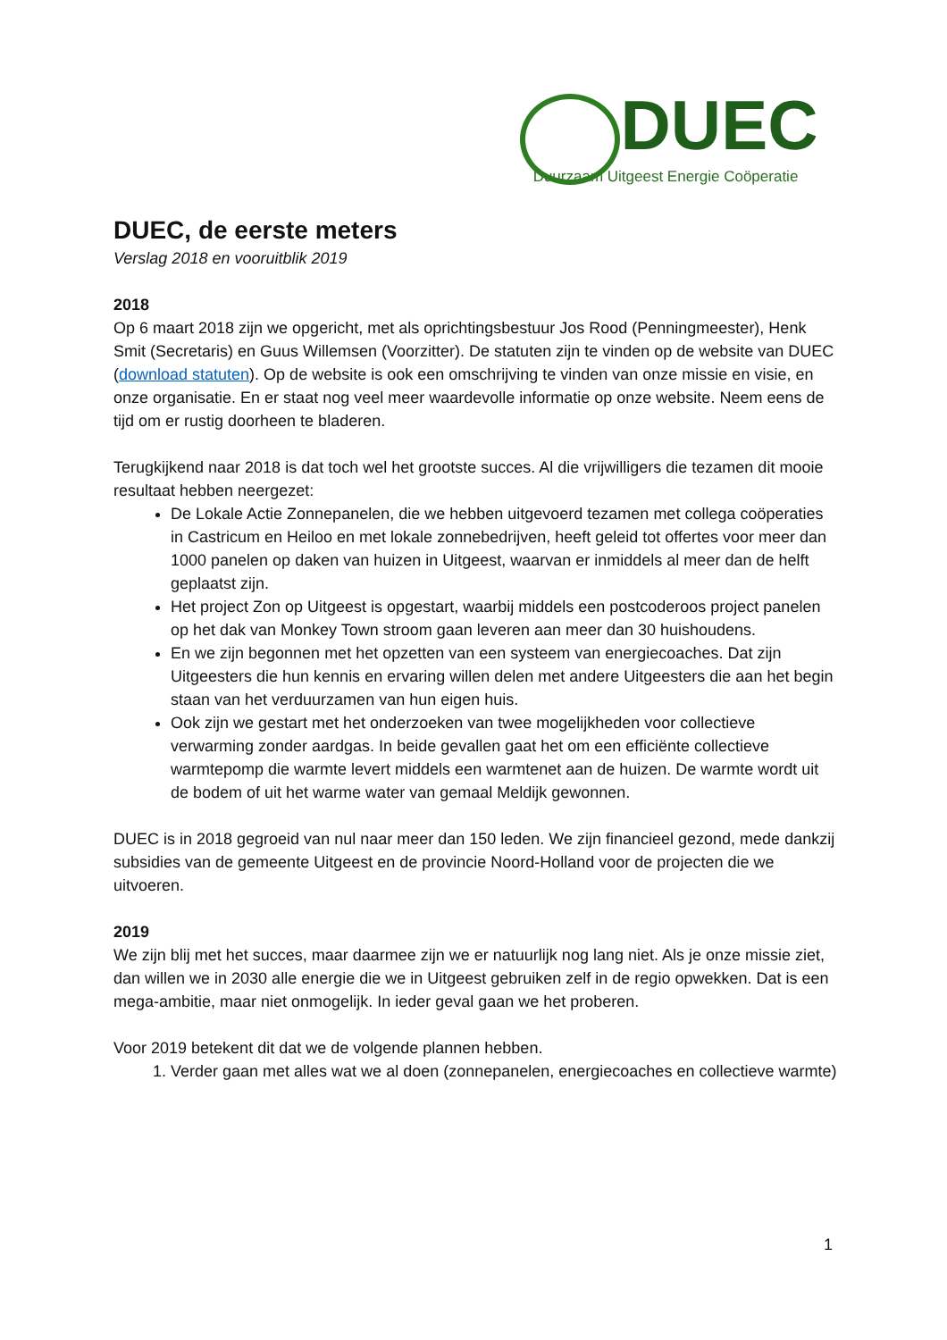DUEC
Duurzaam Uitgeest Energie Coöperatie
DUEC, de eerste meters
Verslag 2018 en vooruitblik 2019
2018
Op 6 maart 2018 zijn we opgericht, met als oprichtingsbestuur Jos Rood (Penningmeester), Henk Smit (Secretaris) en Guus Willemsen (Voorzitter). De statuten zijn te vinden op de website van DUEC (download statuten). Op de website is ook een omschrijving te vinden van onze missie en visie, en onze organisatie. En er staat nog veel meer waardevolle informatie op onze website. Neem eens de tijd om er rustig doorheen te bladeren.
Terugkijkend naar 2018 is dat toch wel het grootste succes. Al die vrijwilligers die tezamen dit mooie resultaat hebben neergezet:
De Lokale Actie Zonnepanelen, die we hebben uitgevoerd tezamen met collega coöperaties in Castricum en Heiloo en met lokale zonnebedrijven, heeft geleid tot offertes voor meer dan 1000 panelen op daken van huizen in Uitgeest, waarvan er inmiddels al meer dan de helft geplaatst zijn.
Het project Zon op Uitgeest is opgestart, waarbij middels een postcoderoos project panelen op het dak van Monkey Town stroom gaan leveren aan meer dan 30 huishoudens.
En we zijn begonnen met het opzetten van een systeem van energiecoaches. Dat zijn Uitgeesters die hun kennis en ervaring willen delen met andere Uitgeesters die aan het begin staan van het verduurzamen van hun eigen huis.
Ook zijn we gestart met het onderzoeken van twee mogelijkheden voor collectieve verwarming zonder aardgas. In beide gevallen gaat het om een efficiënte collectieve warmtepomp die warmte levert middels een warmtenet aan de huizen. De warmte wordt uit de bodem of uit het warme water van gemaal Meldijk gewonnen.
DUEC is in 2018 gegroeid van nul naar meer dan 150 leden. We zijn financieel gezond, mede dankzij subsidies van de gemeente Uitgeest en de provincie Noord-Holland voor de projecten die we uitvoeren.
2019
We zijn blij met het succes, maar daarmee zijn we er natuurlijk nog lang niet. Als je onze missie ziet, dan willen we in 2030 alle energie die we in Uitgeest gebruiken zelf in de regio opwekken. Dat is een mega-ambitie, maar niet onmogelijk. In ieder geval gaan we het proberen.
Voor 2019 betekent dit dat we de volgende plannen hebben.
1. Verder gaan met alles wat we al doen (zonnepanelen, energiecoaches en collectieve warmte)
1